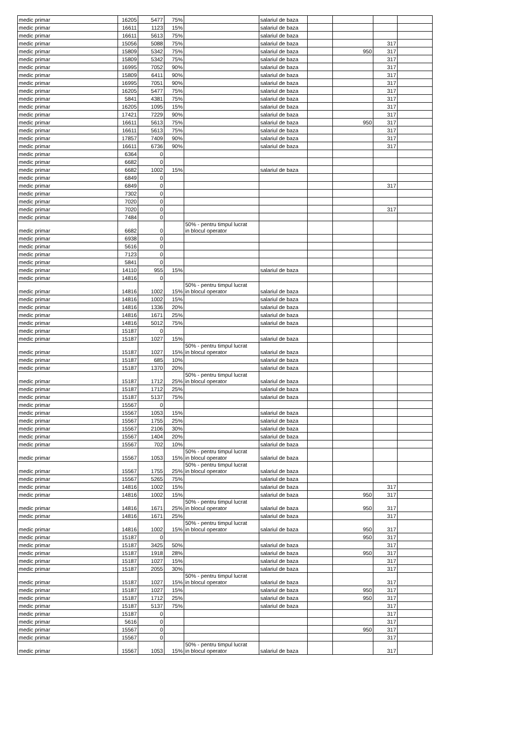| medic primar | 16205 | 5477 | 75% | | salariul de baza | | | | |
| medic primar | 16611 | 1123 | 15% | | salariul de baza | | | | |
| medic primar | 16611 | 5613 | 75% | | salariul de baza | | | | |
| medic primar | 15056 | 5088 | 75% | | salariul de baza | | | 317 | |
| medic primar | 15809 | 5342 | 75% | | salariul de baza | | 950 | 317 | |
| medic primar | 15809 | 5342 | 75% | | salariul de baza | | | 317 | |
| medic primar | 16995 | 7052 | 90% | | salariul de baza | | | 317 | |
| medic primar | 15809 | 6411 | 90% | | salariul de baza | | | 317 | |
| medic primar | 16995 | 7051 | 90% | | salariul de baza | | | 317 | |
| medic primar | 16205 | 5477 | 75% | | salariul de baza | | | 317 | |
| medic primar | 5841 | 4381 | 75% | | salariul de baza | | | 317 | |
| medic primar | 16205 | 1095 | 15% | | salariul de baza | | | 317 | |
| medic primar | 17421 | 7229 | 90% | | salariul de baza | | | 317 | |
| medic primar | 16611 | 5613 | 75% | | salariul de baza | | 950 | 317 | |
| medic primar | 16611 | 5613 | 75% | | salariul de baza | | | 317 | |
| medic primar | 17857 | 7409 | 90% | | salariul de baza | | | 317 | |
| medic primar | 16611 | 6736 | 90% | | salariul de baza | | | 317 | |
| medic primar | 6364 | 0 | | | | | | | |
| medic primar | 6682 | 0 | | | | | | | |
| medic primar | 6682 | 1002 | 15% | | salariul de baza | | | | |
| medic primar | 6849 | 0 | | | | | | | |
| medic primar | 6849 | 0 | | | | | | 317 | |
| medic primar | 7302 | 0 | | | | | | | |
| medic primar | 7020 | 0 | | | | | | | |
| medic primar | 7020 | 0 | | | | | | 317 | |
| medic primar | 7484 | 0 | | | | | | | |
| medic primar | 6682 | 0 | | 50% - pentru timpul lucrat in blocul operator | | | | | |
| medic primar | 6938 | 0 | | | | | | | |
| medic primar | 5616 | 0 | | | | | | | |
| medic primar | 7123 | 0 | | | | | | | |
| medic primar | 5841 | 0 | | | | | | | |
| medic primar | 14110 | 955 | 15% | | salariul de baza | | | | |
| medic primar | 14816 | 0 | | | | | | | |
| medic primar | 14816 | 1002 | 15% | 50% - pentru timpul lucrat in blocul operator | salariul de baza | | | | |
| medic primar | 14816 | 1002 | 15% | | salariul de baza | | | | |
| medic primar | 14816 | 1336 | 20% | | salariul de baza | | | | |
| medic primar | 14816 | 1671 | 25% | | salariul de baza | | | | |
| medic primar | 14816 | 5012 | 75% | | salariul de baza | | | | |
| medic primar | 15187 | 0 | | | | | | | |
| medic primar | 15187 | 1027 | 15% | | salariul de baza | | | | |
| medic primar | 15187 | 1027 | 15% | 50% - pentru timpul lucrat in blocul operator | salariul de baza | | | | |
| medic primar | 15187 | 685 | 10% | | salariul de baza | | | | |
| medic primar | 15187 | 1370 | 20% | | salariul de baza | | | | |
| medic primar | 15187 | 1712 | 25% | 50% - pentru timpul lucrat in blocul operator | salariul de baza | | | | |
| medic primar | 15187 | 1712 | 25% | | salariul de baza | | | | |
| medic primar | 15187 | 5137 | 75% | | salariul de baza | | | | |
| medic primar | 15567 | 0 | | | | | | | |
| medic primar | 15567 | 1053 | 15% | | salariul de baza | | | | |
| medic primar | 15567 | 1755 | 25% | | salariul de baza | | | | |
| medic primar | 15567 | 2106 | 30% | | salariul de baza | | | | |
| medic primar | 15567 | 1404 | 20% | | salariul de baza | | | | |
| medic primar | 15567 | 702 | 10% | | salariul de baza | | | | |
| medic primar | 15567 | 1053 | 15% | 50% - pentru timpul lucrat in blocul operator | salariul de baza | | | | |
| medic primar | 15567 | 1755 | 25% | 50% - pentru timpul lucrat in blocul operator | salariul de baza | | | | |
| medic primar | 15567 | 5265 | 75% | | salariul de baza | | | | |
| medic primar | 14816 | 1002 | 15% | | salariul de baza | | | 317 | |
| medic primar | 14816 | 1002 | 15% | | salariul de baza | | 950 | 317 | |
| medic primar | 14816 | 1671 | 25% | 50% - pentru timpul lucrat in blocul operator | salariul de baza | | 950 | 317 | |
| medic primar | 14816 | 1671 | 25% | | salariul de baza | | | 317 | |
| medic primar | 14816 | 1002 | 15% | 50% - pentru timpul lucrat in blocul operator | salariul de baza | | 950 | 317 | |
| medic primar | 15187 | 0 | | | | | 950 | 317 | |
| medic primar | 15187 | 3425 | 50% | | salariul de baza | | | 317 | |
| medic primar | 15187 | 1918 | 28% | | salariul de baza | | 950 | 317 | |
| medic primar | 15187 | 1027 | 15% | | salariul de baza | | | 317 | |
| medic primar | 15187 | 2055 | 30% | | salariul de baza | | | 317 | |
| medic primar | 15187 | 1027 | 15% | 50% - pentru timpul lucrat in blocul operator | salariul de baza | | | 317 | |
| medic primar | 15187 | 1027 | 15% | | salariul de baza | | 950 | 317 | |
| medic primar | 15187 | 1712 | 25% | | salariul de baza | | 950 | 317 | |
| medic primar | 15187 | 5137 | 75% | | salariul de baza | | | 317 | |
| medic primar | 15187 | 0 | | | | | | 317 | |
| medic primar | 5616 | 0 | | | | | | 317 | |
| medic primar | 15567 | 0 | | | | | 950 | 317 | |
| medic primar | 15567 | 0 | | | | | | 317 | |
| medic primar | 15567 | 1053 | 15% | 50% - pentru timpul lucrat in blocul operator | salariul de baza | | | 317 | |